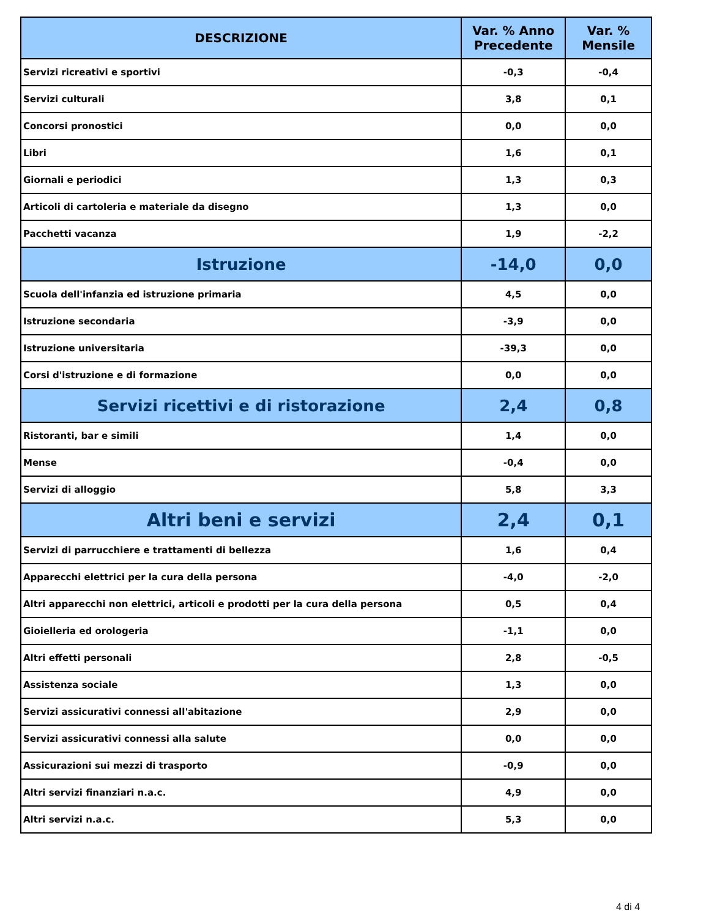| DESCRIZIONE | Var. % Anno Precedente | Var. % Mensile |
| --- | --- | --- |
| Servizi ricreativi e sportivi | -0,3 | -0,4 |
| Servizi culturali | 3,8 | 0,1 |
| Concorsi pronostici | 0,0 | 0,0 |
| Libri | 1,6 | 0,1 |
| Giornali e periodici | 1,3 | 0,3 |
| Articoli di cartoleria e materiale da disegno | 1,3 | 0,0 |
| Pacchetti vacanza | 1,9 | -2,2 |
| Istruzione | -14,0 | 0,0 |
| Scuola dell'infanzia ed istruzione primaria | 4,5 | 0,0 |
| Istruzione secondaria | -3,9 | 0,0 |
| Istruzione universitaria | -39,3 | 0,0 |
| Corsi d'istruzione e di formazione | 0,0 | 0,0 |
| Servizi ricettivi e di ristorazione | 2,4 | 0,8 |
| Ristoranti, bar e simili | 1,4 | 0,0 |
| Mense | -0,4 | 0,0 |
| Servizi di alloggio | 5,8 | 3,3 |
| Altri beni e servizi | 2,4 | 0,1 |
| Servizi di parrucchiere e trattamenti di bellezza | 1,6 | 0,4 |
| Apparecchi elettrici per la cura della persona | -4,0 | -2,0 |
| Altri apparecchi non elettrici, articoli e prodotti per la cura della persona | 0,5 | 0,4 |
| Gioielleria ed orologeria | -1,1 | 0,0 |
| Altri effetti personali | 2,8 | -0,5 |
| Assistenza sociale | 1,3 | 0,0 |
| Servizi assicurativi connessi all'abitazione | 2,9 | 0,0 |
| Servizi assicurativi connessi alla salute | 0,0 | 0,0 |
| Assicurazioni sui mezzi di trasporto | -0,9 | 0,0 |
| Altri servizi finanziari n.a.c. | 4,9 | 0,0 |
| Altri servizi n.a.c. | 5,3 | 0,0 |
4 di 4